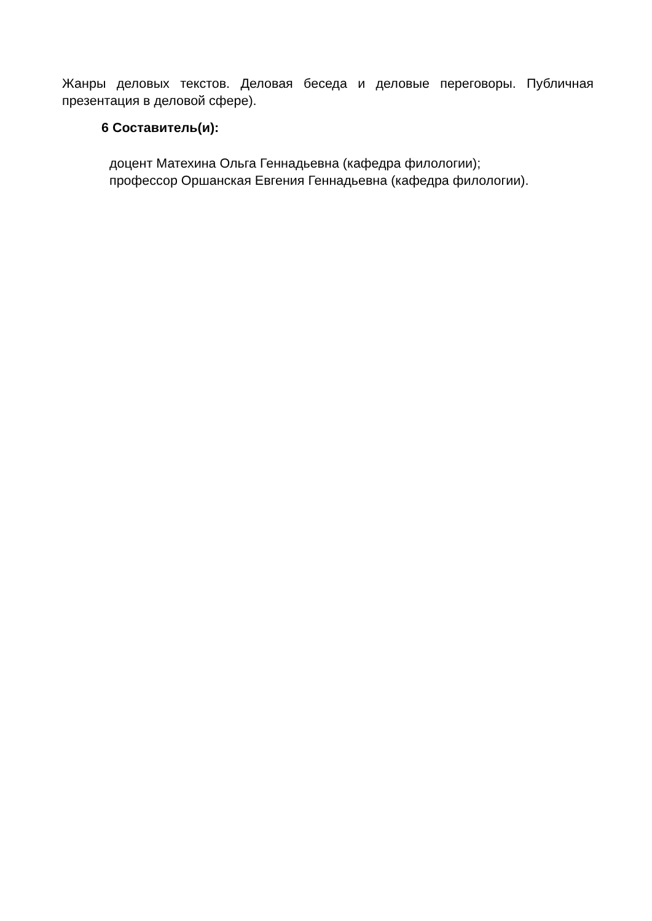Жанры деловых текстов. Деловая беседа и деловые переговоры. Публичная презентация в деловой сфере).
6 Составитель(и):
доцент Матехина Ольга Геннадьевна (кафедра филологии);
профессор Оршанская Евгения Геннадьевна (кафедра филологии).